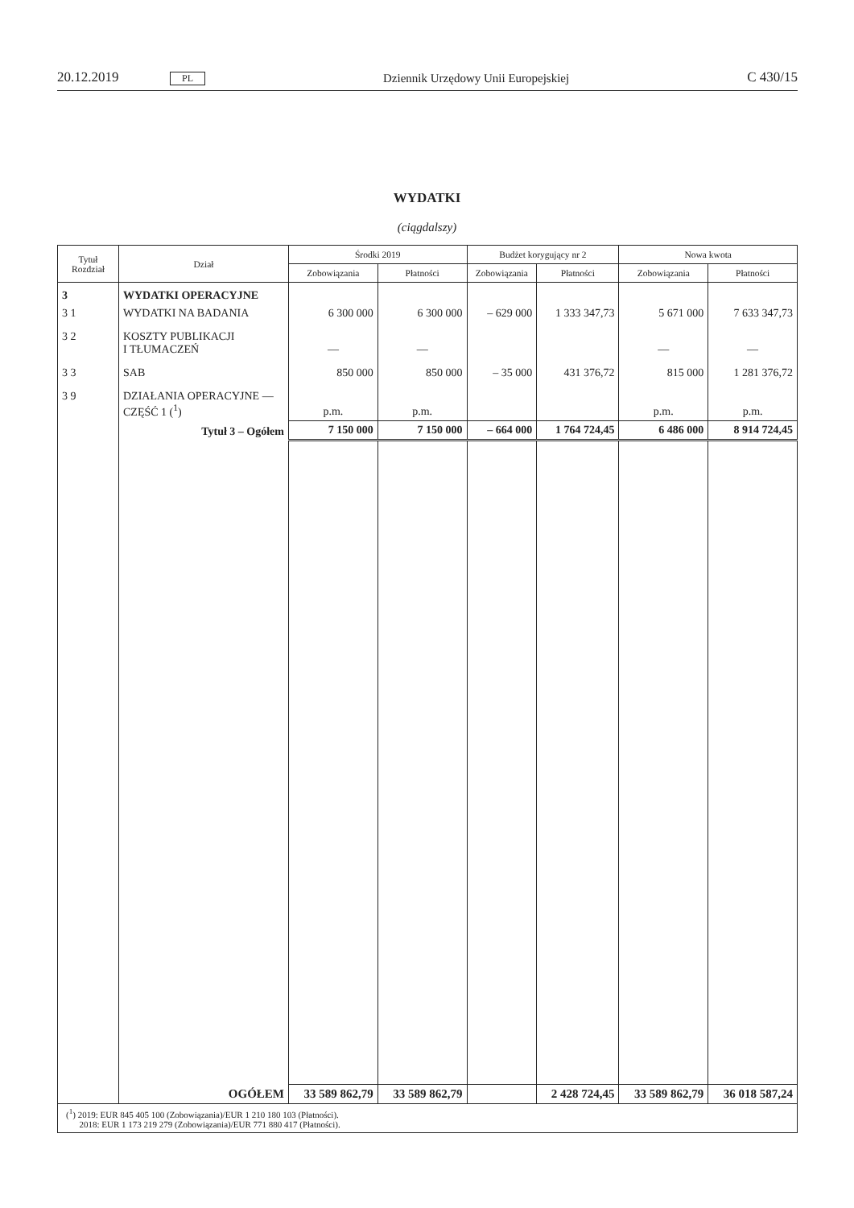20.12.2019 PL Dziennik Urzędowy Unii Europejskiej C 430/15
WYDATKI
(ciągdalszy)
| Tytuł Rozdział | Dział | Środki 2019 | | Budżet korygujący nr 2 | | Nowa kwota | |
| --- | --- | --- | --- | --- | --- | --- | --- |
| | | Zobowiązania | Płatności | Zobowiązania | Płatności | Zobowiązania | Płatności |
| 3 | WYDATKI OPERACYJNE | | | | | | |
| 3 1 | WYDATKI NA BADANIA | 6 300 000 | 6 300 000 | – 629 000 | 1 333 347,73 | 5 671 000 | 7 633 347,73 |
| 3 2 | KOSZTY PUBLIKACJI I TŁUMACZEŃ | — | — | | | — | — |
| 3 3 | SAB | 850 000 | 850 000 | – 35 000 | 431 376,72 | 815 000 | 1 281 376,72 |
| 3 9 | DZIAŁANIA OPERACYJNE — CZĘŚĆ 1 (<sup>1</sup>) | p.m. | p.m. | | | p.m. | p.m. |
| | Tytuł 3 – Ogółem | 7 150 000 | 7 150 000 | – 664 000 | 1 764 724,45 | 6 486 000 | 8 914 724,45 |
| | OGÓŁEM | 33 589 862,79 | 33 589 862,79 | | 2 428 724,45 | 33 589 862,79 | 36 018 587,24 |
| (<sup>1</sup>) 2019: EUR 845 405 100 (Zobowiązania)/EUR 1 210 180 103 (Płatności). 2018: EUR 1 173 219 279 (Zobowiązania)/EUR 771 880 417 (Płatności). | | | | | | | |